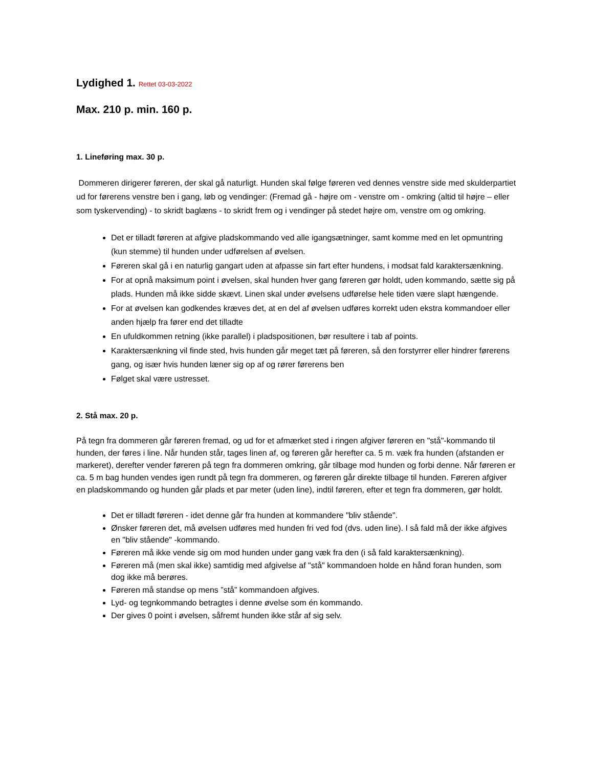Lydighed 1. Rettet 03-03-2022
Max. 210 p. min. 160 p.
1. Lineføring max. 30 p.
Dommeren dirigerer føreren, der skal gå naturligt. Hunden skal følge føreren ved dennes venstre side med skulderpartiet ud for førerens venstre ben i gang, løb og vendinger: (Fremad gå - højre om - venstre om - omkring (altid til højre – eller som tyskervending) - to skridt baglæns - to skridt frem og i vendinger på stedet højre om, venstre om og omkring.
Det er tilladt føreren at afgive pladskommando ved alle igangsætninger, samt komme med en let opmuntring (kun stemme) til hunden under udførelsen af øvelsen.
Føreren skal gå i en naturlig gangart uden at afpasse sin fart efter hundens, i modsat fald karaktersænkning.
For at opnå maksimum point i øvelsen, skal hunden hver gang føreren gør holdt, uden kommando, sætte sig på plads. Hunden må ikke sidde skævt. Linen skal under øvelsens udførelse hele tiden være slapt hængende.
For at øvelsen kan godkendes kræves det, at en del af øvelsen udføres korrekt uden ekstra kommandoer eller anden hjælp fra fører end det tilladte
En ufuldkommen retning (ikke parallel) i pladspositionen, bør resultere i tab af points.
Karaktersænkning vil finde sted, hvis hunden går meget tæt på føreren, så den forstyrrer eller hindrer førerens gang, og især hvis hunden læner sig op af og rører førerens ben
Følget skal være ustresset.
2. Stå max. 20 p.
På tegn fra dommeren går føreren fremad, og ud for et afmærket sted i ringen afgiver føreren en "stå"-kommando til hunden, der føres i line. Når hunden står, tages linen af, og føreren går herefter ca. 5 m. væk fra hunden (afstanden er markeret), derefter vender føreren på tegn fra dommeren omkring, går tilbage mod hunden og forbi denne. Når føreren er ca. 5 m bag hunden vendes igen rundt på tegn fra dommeren, og føreren går direkte tilbage til hunden. Føreren afgiver en pladskommando og hunden går plads et par meter (uden line), indtil føreren, efter et tegn fra dommeren, gør holdt.
Det er tilladt føreren - idet denne går fra hunden at kommandere "bliv stående".
Ønsker føreren det, må øvelsen udføres med hunden fri ved fod (dvs. uden line). I så fald må der ikke afgives en "bliv stående" -kommando.
Føreren må ikke vende sig om mod hunden under gang væk fra den (i så fald karaktersænkning).
Føreren må (men skal ikke) samtidig med afgivelse af "stå" kommandoen holde en hånd foran hunden, som dog ikke må berøres.
Føreren må standse op mens ”stå” kommandoen afgives.
Lyd- og tegnkommando betragtes i denne øvelse som én kommando.
Der gives 0 point i øvelsen, såfremt hunden ikke står af sig selv.